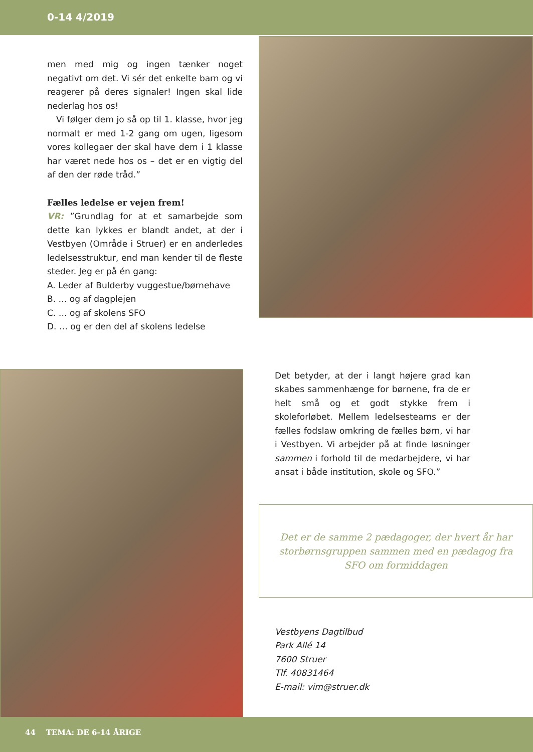0-14 4/2019
men med mig og ingen tænker noget negativt om det. Vi sér det enkelte barn og vi reagerer på deres signaler! Ingen skal lide nederlag hos os!
Vi følger dem jo så op til 1. klasse, hvor jeg normalt er med 1-2 gang om ugen, ligesom vores kollegaer der skal have dem i 1 klasse har været nede hos os – det er en vigtig del af den der røde tråd.”
Fælles ledelse er vejen frem!
VR: ”Grundlag for at et samarbejde som dette kan lykkes er blandt andet, at der i Vestbyen (Område i Struer) er en anderledes ledelsesstruktur, end man kender til de fleste steder. Jeg er på én gang:
A. Leder af Bulderby vuggestue/børnehave
B. … og af dagplejen
C. … og af skolens SFO
D. … og er den del af skolens ledelse
Det betyder, at der i langt højere grad kan skabes sammenhænge for børnene, fra de er helt små og et godt stykke frem i skoleforløbet. Mellem ledelsesteams er der fælles fodslaw omkring de fælles børn, vi har i Vestbyen. Vi arbejder på at finde løsninger sammen i forhold til de medarbejdere, vi har ansat i både institution, skole og SFO.”
Det er de samme 2 pædagoger, der hvert år har storbørnsgruppen sammen med en pædagog fra SFO om formiddagen
Vestbyens Dagtilbud
Park Allé 14
7600 Struer
Tlf. 40831464
E-mail: vim@struer.dk
44 TEMA: DE 6-14 ÅRIGE